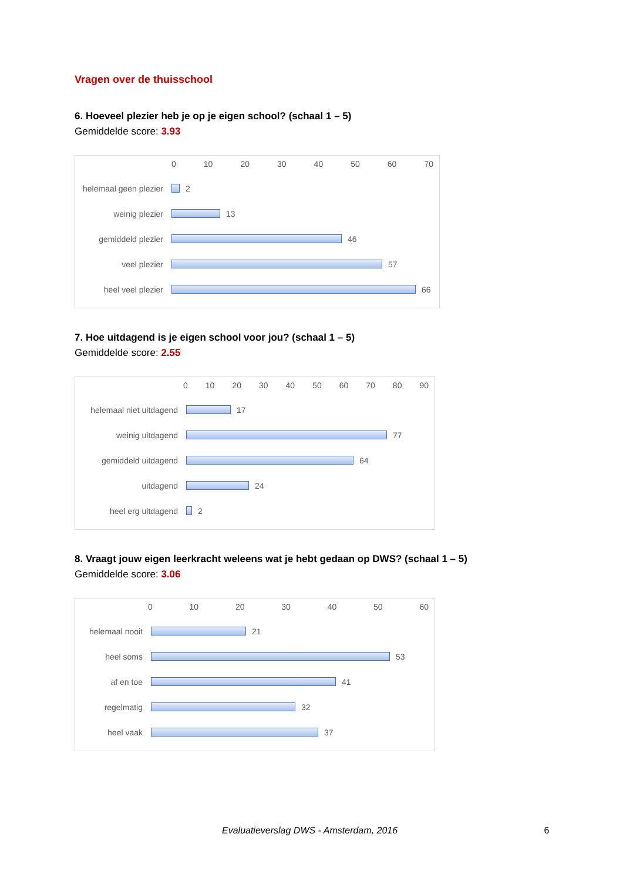Vragen over de thuisschool
6. Hoeveel plezier heb je op je eigen school? (schaal 1 – 5)
Gemiddelde score: 3.93
0 10 20 30 40 50 60 70
helemaal geen plezier
2
weinig plezier 13
gemiddeld plezier 46
veel plezier 57
heel veel plezier 66
7. Hoe uitdagend is je eigen school voor jou? (schaal 1 – 5)
Gemiddelde score: 2.55
0 10 20 30 40 50 60 70 80 90
helemaal niet uitdagend
17
weinig uitdagend 77
gemiddeld uitdagend 64
uitdagend 24
heel erg uitdagend 2
8. Vraagt jouw eigen leerkracht weleens wat je hebt gedaan op DWS? (schaal 1 – 5)
Gemiddelde score: 3.06
0 10 20 30 40 50 60
helemaal nooit 21
heel soms 53
af en toe 41
regelmatig 32
heel vaak 37
Evaluatieverslag DWS - Amsterdam, 2016 6